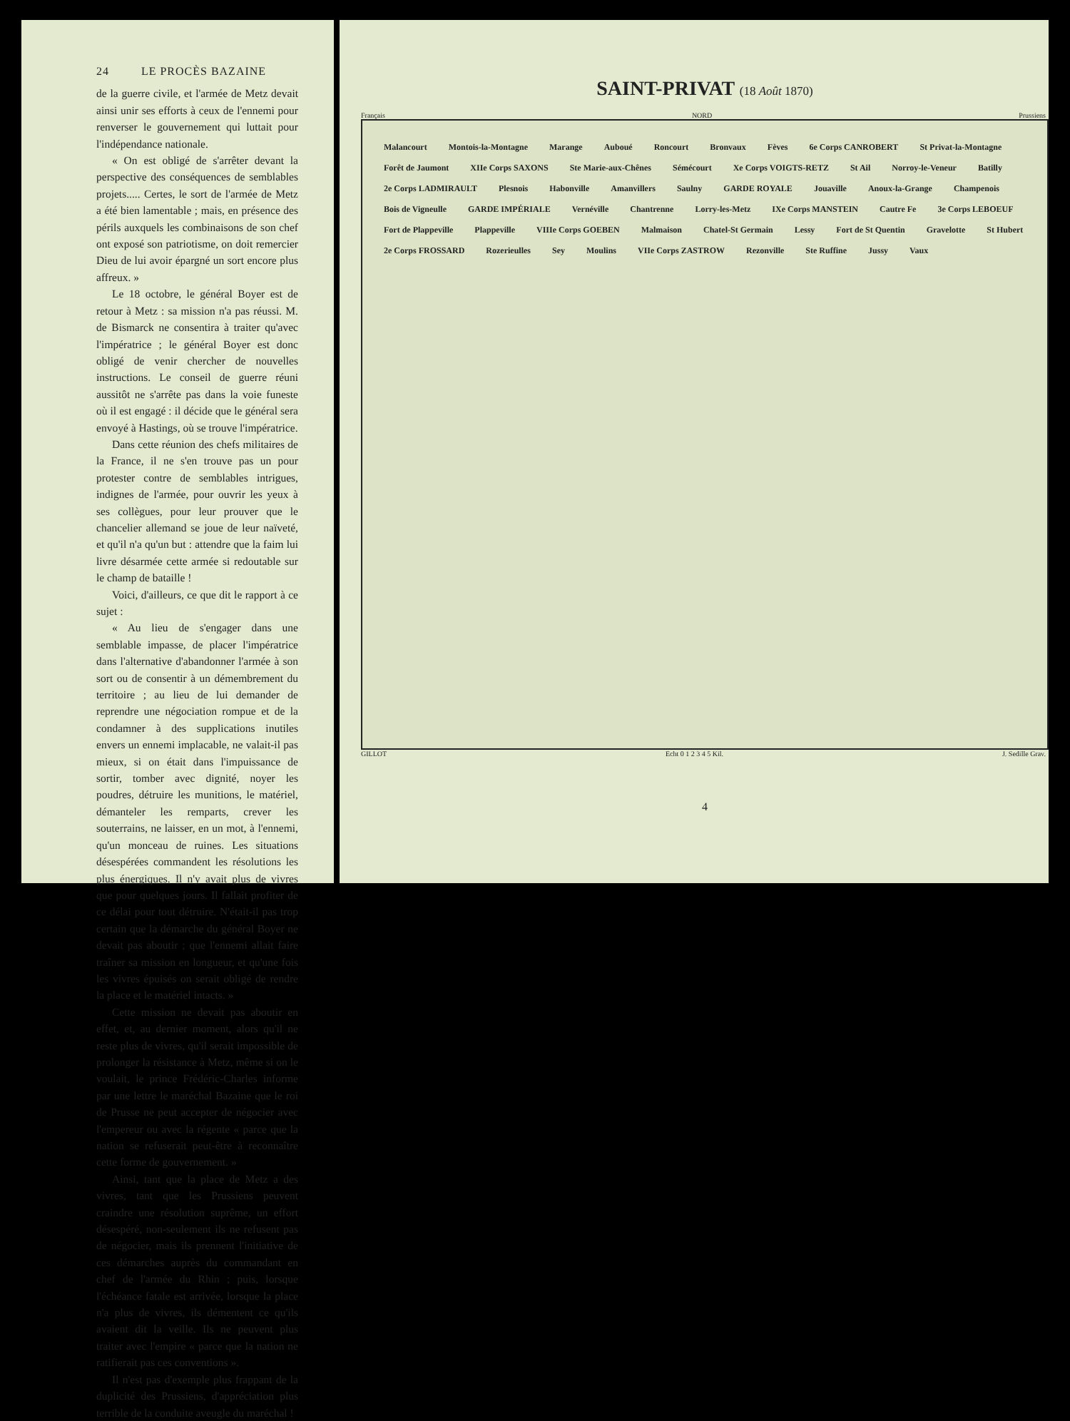24 LE PROCÈS BAZAINE
de la guerre civile, et l'armée de Metz devait ainsi unir ses efforts à ceux de l'ennemi pour renverser le gouvernement qui luttait pour l'indépendance nationale.
« On est obligé de s'arrêter devant la perspective des conséquences de semblables projets..... Certes, le sort de l'armée de Metz a été bien lamentable ; mais, en présence des périls auxquels les combinaisons de son chef ont exposé son patriotisme, on doit remercier Dieu de lui avoir épargné un sort encore plus affreux. »
Le 18 octobre, le général Boyer est de retour à Metz : sa mission n'a pas réussi. M. de Bismarck ne consentira à traiter qu'avec l'impératrice ; le général Boyer est donc obligé de venir chercher de nouvelles instructions. Le conseil de guerre réuni aussitôt ne s'arrête pas dans la voie funeste où il est engagé : il décide que le général sera envoyé à Hastings, où se trouve l'impératrice.
Dans cette réunion des chefs militaires de la France, il ne s'en trouve pas un pour protester contre de semblables intrigues, indignes de l'armée, pour ouvrir les yeux à ses collègues, pour leur prouver que le chancelier allemand se joue de leur naïveté, et qu'il n'a qu'un but : attendre que la faim lui livre désarmée cette armée si redoutable sur le champ de bataille !
Voici, d'ailleurs, ce que dit le rapport à ce sujet :
« Au lieu de s'engager dans une semblable impasse, de placer l'impératrice dans l'alternative d'abandonner l'armée à son sort ou de consentir à un démembrement du territoire ; au lieu de lui demander de reprendre une négociation rompue et de la condamner à des supplications inutiles envers un ennemi implacable, ne valait-il pas mieux, si on était dans l'impuissance de sortir, tomber avec dignité, noyer les poudres, détruire les munitions, le matériel, démanteler les remparts, crever les souterrains, ne laisser, en un mot, à l'ennemi, qu'un monceau de ruines. Les situations désespérées commandent les résolutions les plus énergiques. Il n'y avait plus de vivres que pour quelques jours. Il fallait profiter de ce délai pour tout détruire. N'était-il pas trop certain que la démarche du général Boyer ne devait pas aboutir ; que l'ennemi allait faire traîner sa mission en longueur, et qu'une fois les vivres épuisés on serait obligé de rendre la place et le matériel intacts. »
Cette mission ne devait pas aboutir en effet, et, au dernier moment, alors qu'il ne reste plus de vivres, qu'il serait impossible de prolonger la résistance à Metz, même si on le voulait, le prince Frédéric-Charles informe par une lettre le maréchal Bazaine que le roi de Prusse ne peut accepter de négocier avec l'empereur ou avec la régente « parce que la nation se refuserait peut-être à reconnaître cette forme de gouvernement. »
Ainsi, tant que la place de Metz a des vivres, tant que les Prussiens peuvent craindre une résolution suprême, un effort désespéré, non-seulement ils ne refusent pas de négocier, mais ils prennent l'initiative de ces démarches auprès du commandant en chef de l'armée du Rhin ; puis, lorsque l'échéance fatale est arrivée, lorsque la place n'a plus de vivres, ils démentent ce qu'ils avaient dit la veille. Ils ne peuvent plus traiter avec l'empire « parce que la nation ne ratifierait pas ces conventions ».
Il n'est pas d'exemple plus frappant de la duplicité des Prussiens, d'appréciation plus terrible de la conduite aveugle du maréchal !
SAINT-PRIVAT (18 Août 1870)
Français NORD Prussiens
Malancourt Montois-la-Montagne Marange Auboué Roncourt Bronvaux Fèves 6e Corps CANROBERT St Privat-la-Montagne Forêt de Jaumont XIIe Corps SAXONS Ste Marie-aux-Chênes Sémécourt Xe Corps VOIGTS-RETZ St Ail Norroy-le-Veneur Batilly 2e Corps LADMIRAULT Plesnois Habonville Amanvillers Saulny GARDE ROYALE Jouaville Anoux-la-Grange Champenois Bois de Vigneulle GARDE IMPÉRIALE Vernéville Chantrenne Lorry-les-Metz IXe Corps MANSTEIN Cautre Fe 3e Corps LEBOEUF Fort de Plappeville Plappeville VIIIe Corps GOEBEN Malmaison Chatel-St Germain Lessy Fort de St Quentin Gravelotte St Hubert 2e Corps FROSSARD Rozerieulles Sey Moulins VIIe Corps ZASTROW Rezonville Ste Ruffine Jussy Vaux
GILLOT Echt 0 1 2 3 4 5 Kil. J. Sedille Grav.
4